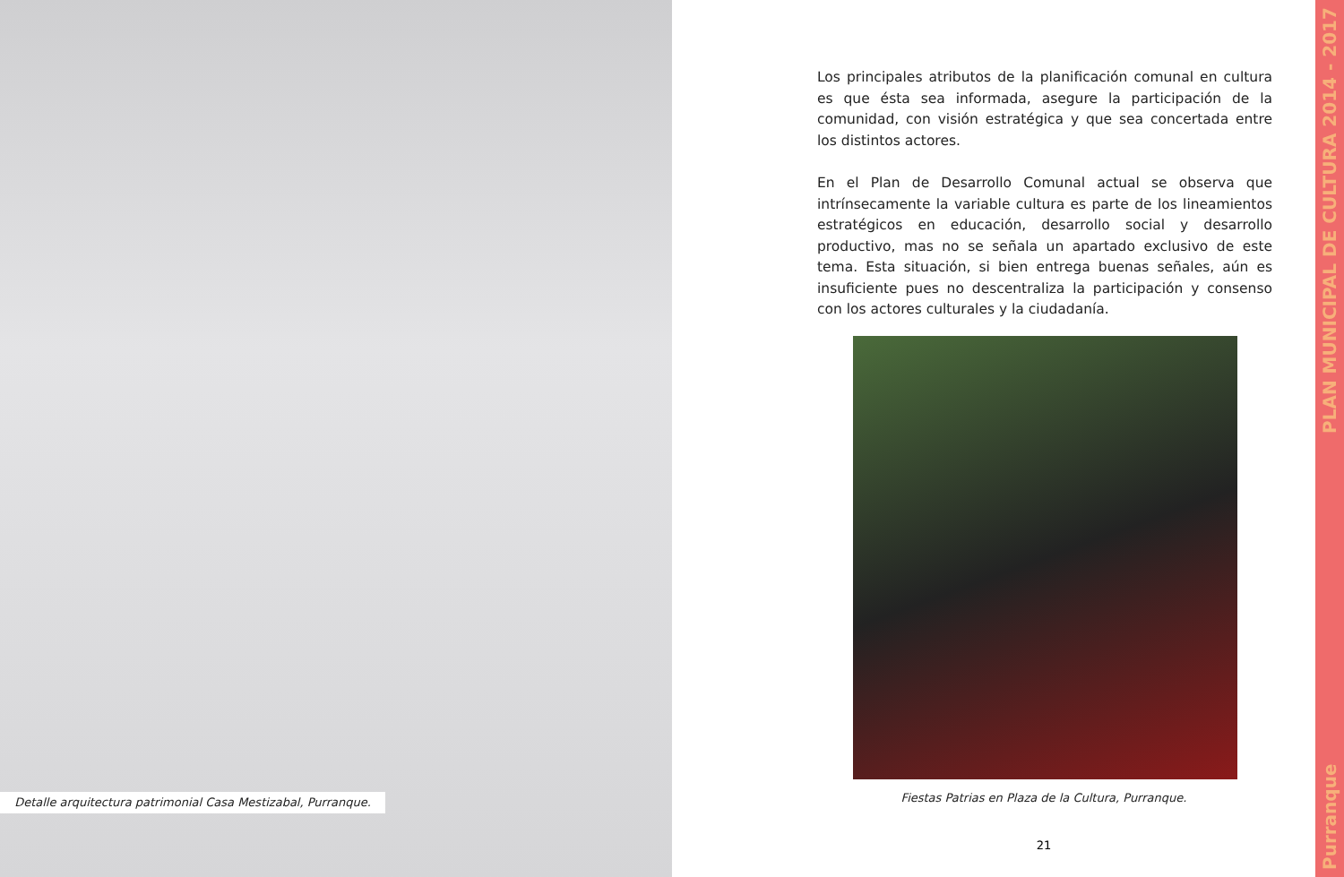Detalle arquitectura patrimonial Casa Mestizabal, Purranque.
Los principales atributos de la planificación comunal en cultura es que ésta sea informada, asegure la participación de la comunidad, con visión estratégica y que sea concertada entre los distintos actores.
En el Plan de Desarrollo Comunal actual se observa que intrínsecamente la variable cultura es parte de los lineamientos estratégicos en educación, desarrollo social y desarrollo productivo, mas no se señala un apartado exclusivo de este tema. Esta situación, si bien entrega buenas señales, aún es insuficiente pues no descentraliza la participación y consenso con los actores culturales y la ciudadanía.
Fiestas Patrias en Plaza de la Cultura, Purranque.
21
Purranque PLAN MUNICIPAL DE CULTURA 2014 - 2017